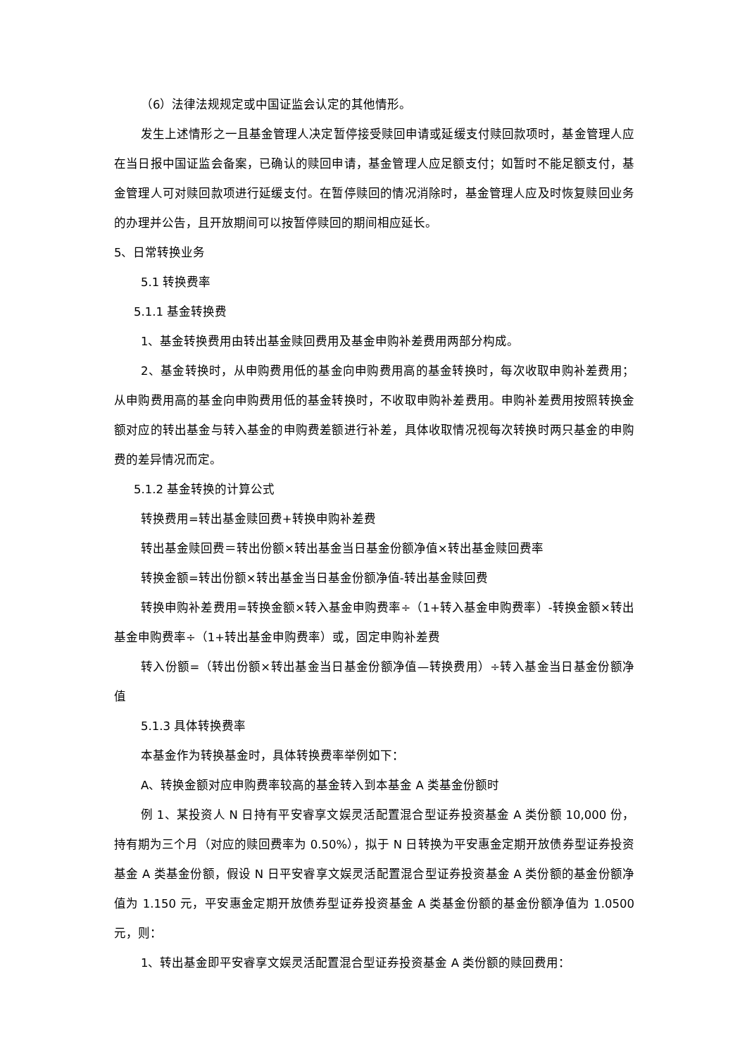（6）法律法规规定或中国证监会认定的其他情形。
发生上述情形之一且基金管理人决定暂停接受赎回申请或延缓支付赎回款项时，基金管理人应在当日报中国证监会备案，已确认的赎回申请，基金管理人应足额支付；如暂时不能足额支付，基金管理人可对赎回款项进行延缓支付。在暂停赎回的情况消除时，基金管理人应及时恢复赎回业务的办理并公告，且开放期间可以按暂停赎回的期间相应延长。
5、日常转换业务
5.1 转换费率
5.1.1 基金转换费
1、基金转换费用由转出基金赎回费用及基金申购补差费用两部分构成。
2、基金转换时，从申购费用低的基金向申购费用高的基金转换时，每次收取申购补差费用；从申购费用高的基金向申购费用低的基金转换时，不收取申购补差费用。申购补差费用按照转换金额对应的转出基金与转入基金的申购费差额进行补差，具体收取情况视每次转换时两只基金的申购费的差异情况而定。
5.1.2 基金转换的计算公式
转换费用=转出基金赎回费+转换申购补差费
转出基金赎回费＝转出份额×转出基金当日基金份额净值×转出基金赎回费率
转换金额=转出份额×转出基金当日基金份额净值-转出基金赎回费
转换申购补差费用=转换金额×转入基金申购费率÷（1+转入基金申购费率）-转换金额×转出基金申购费率÷（1+转出基金申购费率）或，固定申购补差费
转入份额=（转出份额×转出基金当日基金份额净值—转换费用）÷转入基金当日基金份额净值
5.1.3 具体转换费率
本基金作为转换基金时，具体转换费率举例如下：
A、转换金额对应申购费率较高的基金转入到本基金 A 类基金份额时
例 1、某投资人 N 日持有平安睿享文娱灵活配置混合型证券投资基金 A 类份额 10,000 份，持有期为三个月（对应的赎回费率为 0.50%），拟于 N 日转换为平安惠金定期开放债券型证券投资基金 A 类基金份额，假设 N 日平安睿享文娱灵活配置混合型证券投资基金 A 类份额的基金份额净值为 1.150 元，平安惠金定期开放债券型证券投资基金 A 类基金份额的基金份额净值为 1.0500 元，则：
1、转出基金即平安睿享文娱灵活配置混合型证券投资基金 A 类份额的赎回费用：